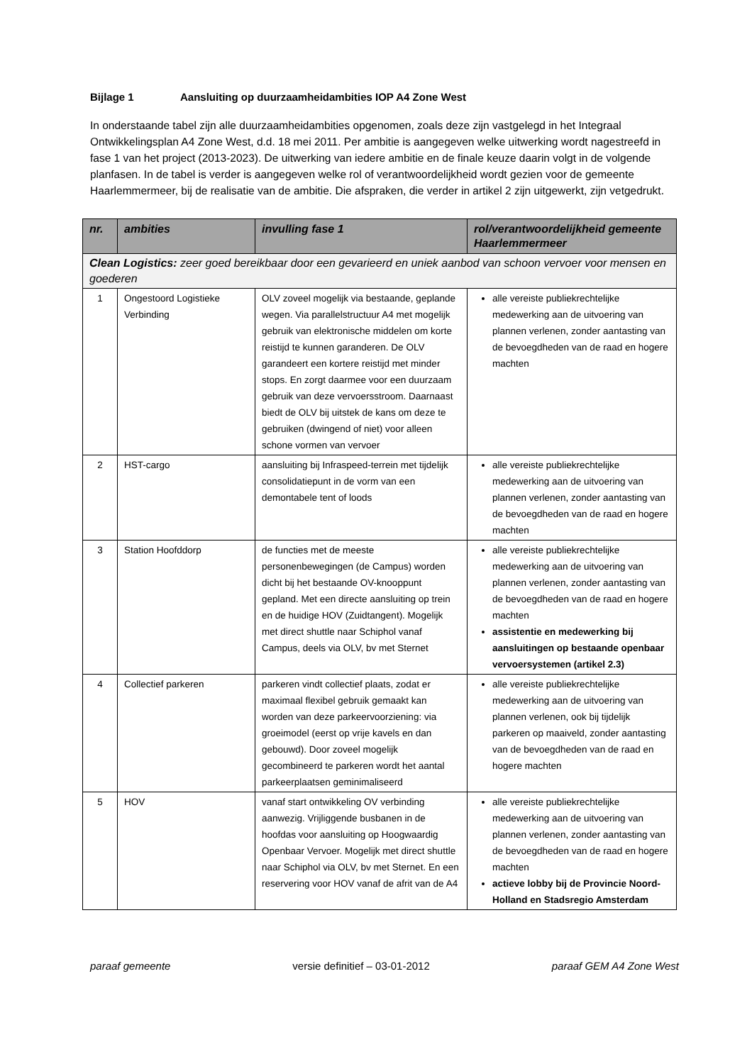Bijlage 1 Aansluiting op duurzaamheidambities IOP A4 Zone West
In onderstaande tabel zijn alle duurzaamheidambities opgenomen, zoals deze zijn vastgelegd in het Integraal Ontwikkelingsplan A4 Zone West, d.d. 18 mei 2011. Per ambitie is aangegeven welke uitwerking wordt nagestreefd in fase 1 van het project (2013-2023). De uitwerking van iedere ambitie en de finale keuze daarin volgt in de volgende planfasen. In de tabel is verder is aangegeven welke rol of verantwoordelijkheid wordt gezien voor de gemeente Haarlemmermeer, bij de realisatie van de ambitie. Die afspraken, die verder in artikel 2 zijn uitgewerkt, zijn vetgedrukt.
| nr. | ambities | invulling fase 1 | rol/verantwoordelijkheid gemeente Haarlemmermeer |
| --- | --- | --- | --- |
| Clean Logistics: zeer goed bereikbaar door een gevarieerd en uniek aanbod van schoon vervoer voor mensen en goederen | | | |
| 1 | Ongestoord Logistieke Verbinding | OLV zoveel mogelijk via bestaande, geplande wegen. Via parallelstructuur A4 met mogelijk gebruik van elektronische middelen om korte reistijd te kunnen garanderen. De OLV garandeert een kortere reistijd met minder stops. En zorgt daarmee voor een duurzaam gebruik van deze vervoersstroom. Daarnaast biedt de OLV bij uitstek de kans om deze te gebruiken (dwingend of niet) voor alleen schone vormen van vervoer | alle vereiste publiekrechtelijke medewerking aan de uitvoering van plannen verlenen, zonder aantasting van de bevoegdheden van de raad en hogere machten |
| 2 | HST-cargo | aansluiting bij Infraspeed-terrein met tijdelijk consolidatiepunt in de vorm van een demontabele tent of loods | alle vereiste publiekrechtelijke medewerking aan de uitvoering van plannen verlenen, zonder aantasting van de bevoegdheden van de raad en hogere machten |
| 3 | Station Hoofddorp | de functies met de meeste personenbewegingen (de Campus) worden dicht bij het bestaande OV-knooppunt gepland. Met een directe aansluiting op trein en de huidige HOV (Zuidtangent). Mogelijk met direct shuttle naar Schiphol vanaf Campus, deels via OLV, bv met Sternet | alle vereiste publiekrechtelijke medewerking aan de uitvoering van plannen verlenen, zonder aantasting van de bevoegdheden van de raad en hogere machten assistentie en medewerking bij aansluitingen op bestaande openbaar vervoersystemen (artikel 2.3) |
| 4 | Collectief parkeren | parkeren vindt collectief plaats, zodat er maximaal flexibel gebruik gemaakt kan worden van deze parkeervoorziening: via groeimodel (eerst op vrije kavels en dan gebouwd). Door zoveel mogelijk gecombineerd te parkeren wordt het aantal parkeerplaatsen geminimaliseerd | alle vereiste publiekrechtelijke medewerking aan de uitvoering van plannen verlenen, ook bij tijdelijk parkeren op maaiveld, zonder aantasting van de bevoegdheden van de raad en hogere machten |
| 5 | HOV | vanaf start ontwikkeling OV verbinding aanwezig. Vrijliggende busbanen in de hoofdas voor aansluiting op Hoogwaardig Openbaar Vervoer. Mogelijk met direct shuttle naar Schiphol via OLV, bv met Sternet. En een reservering voor HOV vanaf de afrit van de A4 | alle vereiste publiekrechtelijke medewerking aan de uitvoering van plannen verlenen, zonder aantasting van de bevoegdheden van de raad en hogere machten actieve lobby bij de Provincie Noord-Holland en Stadsregio Amsterdam |
paraaf gemeente versie definitief – 03-01-2012 paraaf GEM A4 Zone West